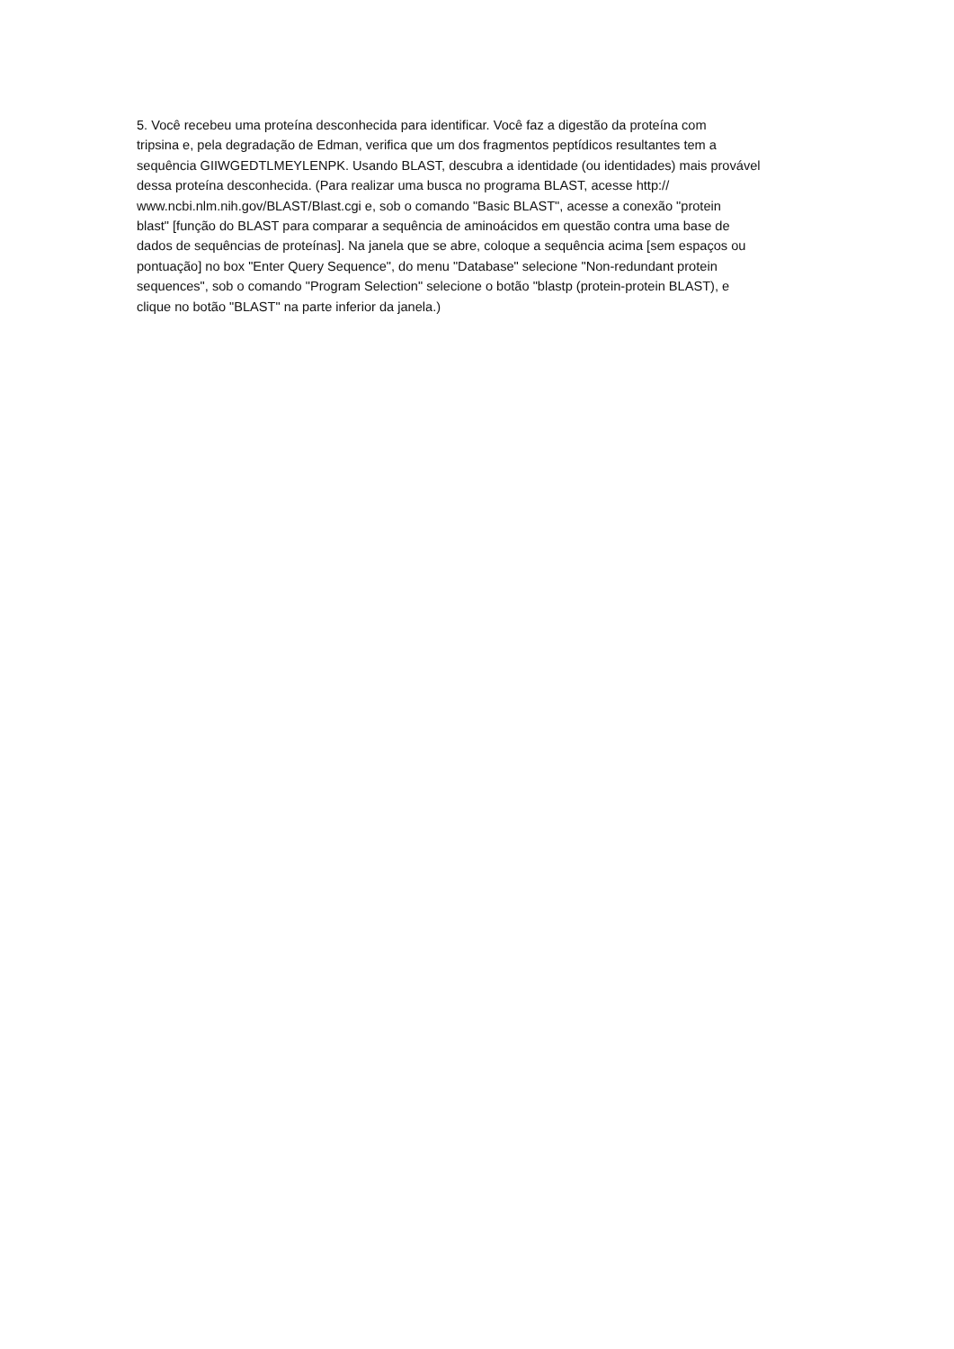5. Você recebeu uma proteína desconhecida para identificar. Você faz a digestão da proteína com
tripsina e, pela degradação de Edman, verifica que um dos fragmentos peptídicos resultantes tem a
sequência GIIWGEDTLMEYLENPK. Usando BLAST, descubra a identidade (ou identidades) mais provável
dessa proteína desconhecida. (Para realizar uma busca no programa BLAST, acesse http://
www.ncbi.nlm.nih.gov/BLAST/Blast.cgi e, sob o comando "Basic BLAST", acesse a conexão "protein
blast" [função do BLAST para comparar a sequência de aminoácidos em questão contra uma base de
dados de sequências de proteínas]. Na janela que se abre, coloque a sequência acima [sem espaços ou
pontuação] no box "Enter Query Sequence", do menu "Database" selecione "Non-redundant protein
sequences", sob o comando "Program Selection" selecione o botão "blastp (protein-protein BLAST), e
clique no botão "BLAST" na parte inferior da janela.)